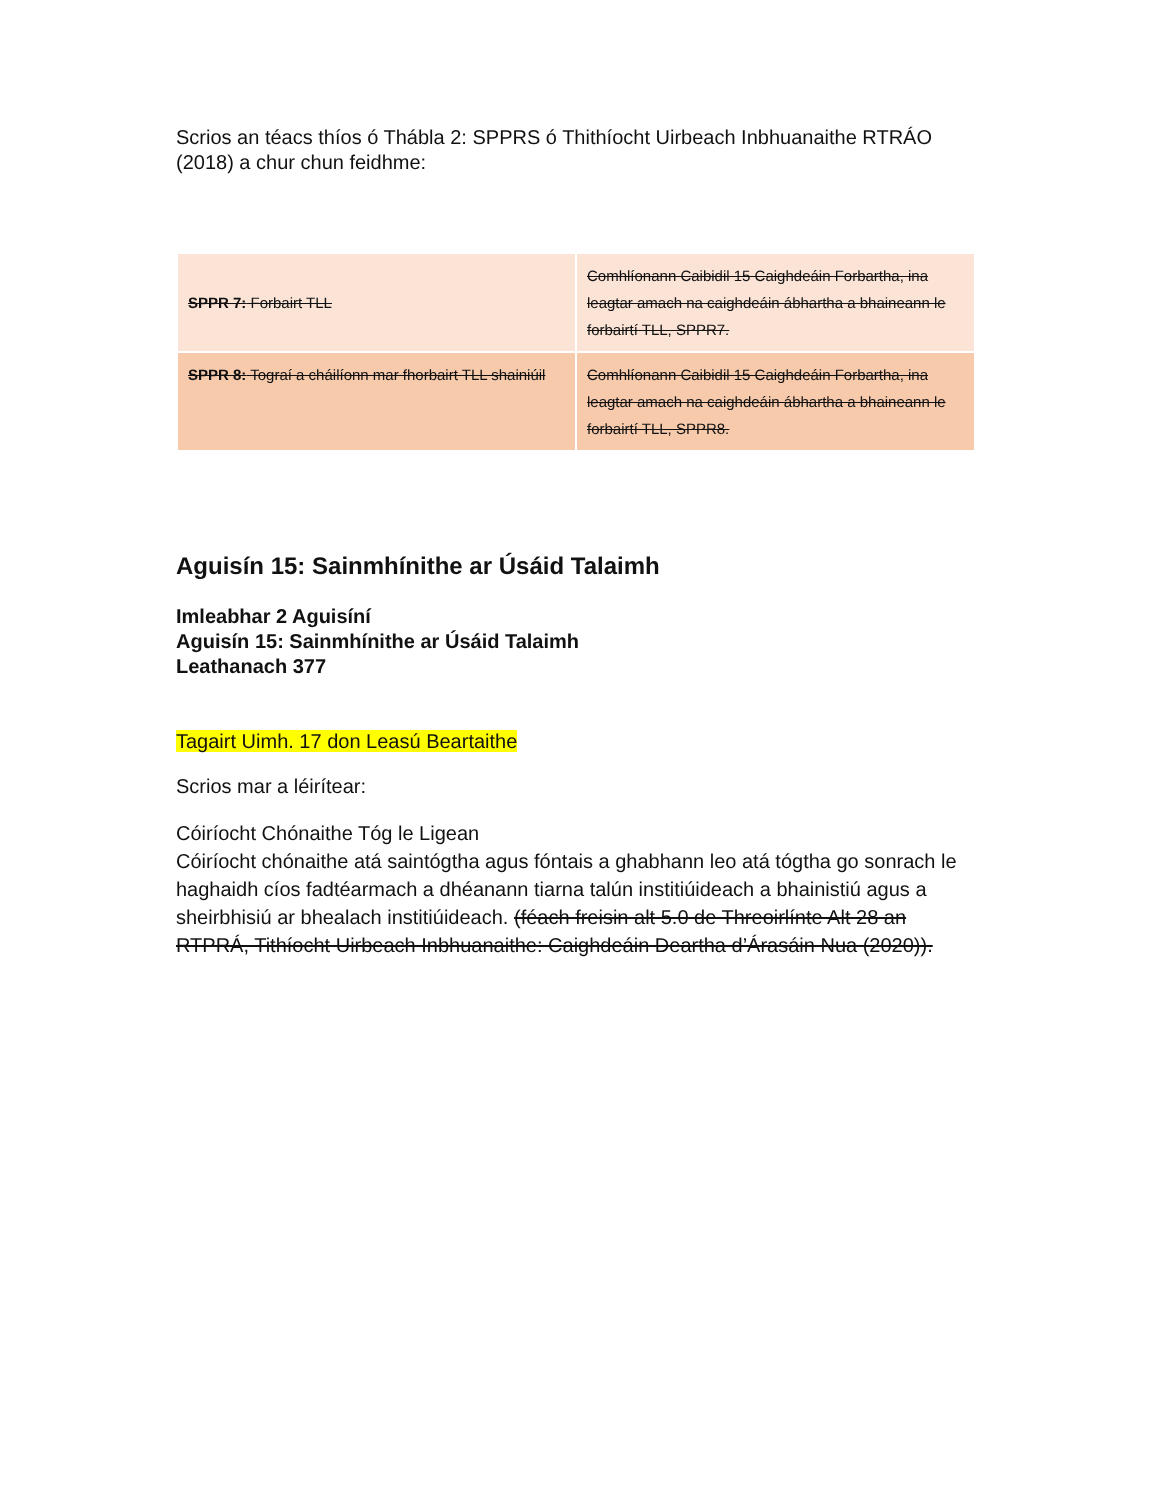Scrios an téacs thíos ó Thábla 2: SPPRS ó Thithíocht Uirbeach Inbhuanaithe RTRÁO (2018) a chur chun feidhme:
| SPPR 7: Forbairt TLL | Comhlíonann Caibidil 15 Caighdeáin Forbartha, ina leagtar amach na caighdeáin ábhartha a bhaineann le forbairtí TLL, SPPR7. |
| SPPR 8: Tograí a cháilíonn mar fhorbairt TLL shainiúil | Comhlíonann Caibidil 15 Caighdeáin Forbartha, ina leagtar amach na caighdeáin ábhartha a bhaineann le forbairtí TLL, SPPR8. |
Aguisín 15: Sainmhínithe ar Úsáid Talaimh
Imleabhar 2 Aguisíní
Aguisín 15: Sainmhínithe ar Úsáid Talaimh
Leathanach 377
Tagairt Uimh. 17 don Leasú Beartaithe
Scrios mar a léirítear:
Cóiríocht Chónaithe Tóg le Ligean
Cóiríocht chónaithe atá saintógtha agus fóntais a ghabhann leo atá tógtha go sonrach le haghaidh cíos fadtéarmach a dhéanann tiarna talún institiúideach a bhainistiú agus a sheirbhisiú ar bhealach institiúideach. (féach freisin alt 5.0 de Threoirlínte Alt 28 an RTPRÁ, Tithíocht Uirbeach Inbhuanaithe: Caighdeáin Deartha d’Árasáin Nua (2020)).